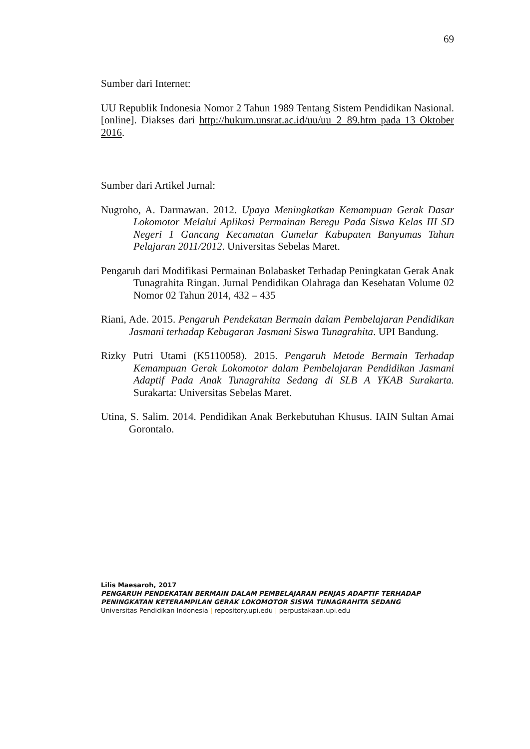69
Sumber dari Internet:
UU Republik Indonesia Nomor 2 Tahun 1989 Tentang Sistem Pendidikan Nasional. [online]. Diakses dari http://hukum.unsrat.ac.id/uu/uu_2_89.htm pada 13 Oktober 2016.
Sumber dari Artikel Jurnal:
Nugroho, A. Darmawan. 2012. Upaya Meningkatkan Kemampuan Gerak Dasar Lokomotor Melalui Aplikasi Permainan Beregu Pada Siswa Kelas III SD Negeri 1 Gancang Kecamatan Gumelar Kabupaten Banyumas Tahun Pelajaran 2011/2012. Universitas Sebelas Maret.
Pengaruh dari Modifikasi Permainan Bolabasket Terhadap Peningkatan Gerak Anak Tunagrahita Ringan. Jurnal Pendidikan Olahraga dan Kesehatan Volume 02 Nomor 02 Tahun 2014, 432 – 435
Riani, Ade. 2015. Pengaruh Pendekatan Bermain dalam Pembelajaran Pendidikan Jasmani terhadap Kebugaran Jasmani Siswa Tunagrahita. UPI Bandung.
Rizky Putri Utami (K5110058). 2015. Pengaruh Metode Bermain Terhadap Kemampuan Gerak Lokomotor dalam Pembelajaran Pendidikan Jasmani Adaptif Pada Anak Tunagrahita Sedang di SLB A YKAB Surakarta. Surakarta: Universitas Sebelas Maret.
Utina, S. Salim. 2014. Pendidikan Anak Berkebutuhan Khusus. IAIN Sultan Amai Gorontalo.
Lilis Maesaroh, 2017
PENGARUH PENDEKATAN BERMAIN DALAM PEMBELAJARAN PENJAS ADAPTIF TERHADAP
PENINGKATAN KETERAMPILAN GERAK LOKOMOTOR SISWA TUNAGRAHITA SEDANG
Universitas Pendidikan Indonesia | repository.upi.edu | perpustakaan.upi.edu